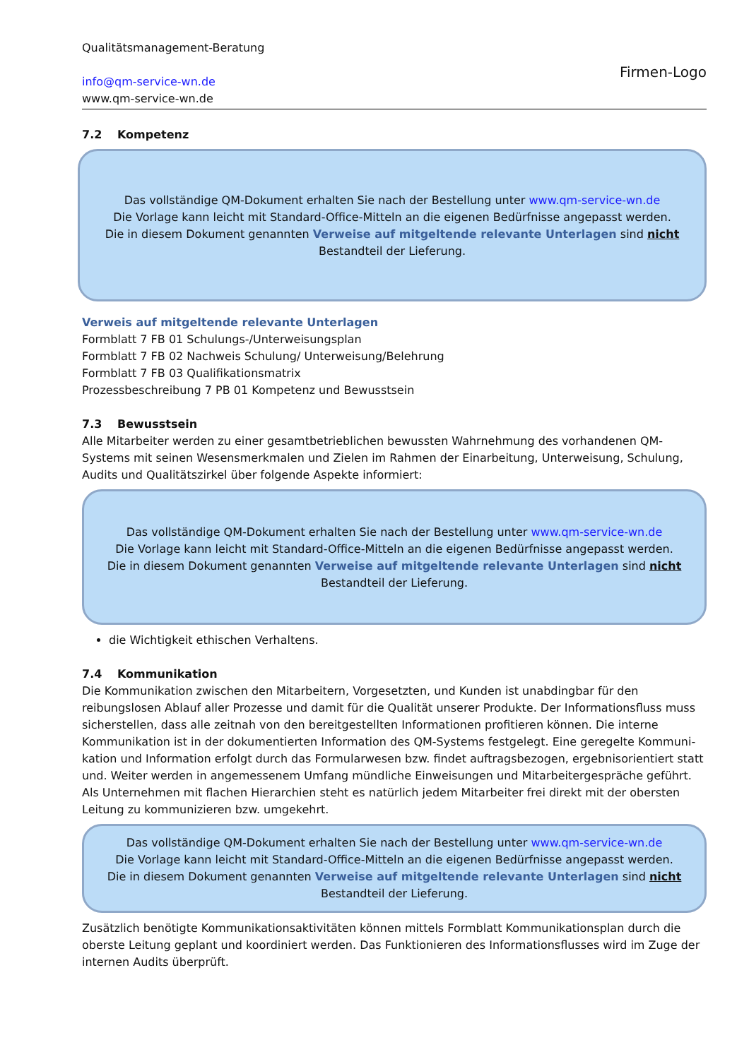Qualitätsmanagement-Beratung
info@qm-service-wn.de
www.qm-service-wn.de
Firmen-Logo
7.2 Kompetenz
Das vollständige QM-Dokument erhalten Sie nach der Bestellung unter www.qm-service-wn.de
Die Vorlage kann leicht mit Standard-Office-Mitteln an die eigenen Bedürfnisse angepasst werden.
Die in diesem Dokument genannten Verweise auf mitgeltende relevante Unterlagen sind nicht
Bestandteil der Lieferung.
Verweis auf mitgeltende relevante Unterlagen
Formblatt 7 FB 01 Schulungs-/Unterweisungsplan
Formblatt 7 FB 02 Nachweis Schulung/ Unterweisung/Belehrung
Formblatt 7 FB 03 Qualifikationsmatrix
Prozessbeschreibung 7 PB 01 Kompetenz und Bewusstsein
7.3 Bewusstsein
Alle Mitarbeiter werden zu einer gesamtbetrieblichen bewussten Wahrnehmung des vorhandenen QM-Systems mit seinen Wesensmerkmalen und Zielen im Rahmen der Einarbeitung, Unterweisung, Schulung, Audits und Qualitätszirkel über folgende Aspekte informiert:
Das vollständige QM-Dokument erhalten Sie nach der Bestellung unter www.qm-service-wn.de
Die Vorlage kann leicht mit Standard-Office-Mitteln an die eigenen Bedürfnisse angepasst werden.
Die in diesem Dokument genannten Verweise auf mitgeltende relevante Unterlagen sind nicht
Bestandteil der Lieferung.
die Wichtigkeit ethischen Verhaltens.
7.4 Kommunikation
Die Kommunikation zwischen den Mitarbeitern, Vorgesetzten, und Kunden ist unabdingbar für den reibungslosen Ablauf aller Prozesse und damit für die Qualität unserer Produkte. Der Informationsfluss muss sicherstellen, dass alle zeitnah von den bereitgestellten Informationen profitieren können. Die interne Kommunikation ist in der dokumentierten Information des QM-Systems festgelegt. Eine geregelte Kommuni-kation und Information erfolgt durch das Formularwesen bzw. findet auftragsbezogen, ergebnisorientiert statt und. Weiter werden in angemessenem Umfang mündliche Einweisungen und Mitarbeitergespräche geführt. Als Unternehmen mit flachen Hierarchien steht es natürlich jedem Mitarbeiter frei direkt mit der obersten Leitung zu kommunizieren bzw. umgekehrt.
Das vollständige QM-Dokument erhalten Sie nach der Bestellung unter www.qm-service-wn.de
Die Vorlage kann leicht mit Standard-Office-Mitteln an die eigenen Bedürfnisse angepasst werden.
Die in diesem Dokument genannten Verweise auf mitgeltende relevante Unterlagen sind nicht
Bestandteil der Lieferung.
Zusätzlich benötigte Kommunikationsaktivitäten können mittels Formblatt Kommunikationsplan durch die oberste Leitung geplant und koordiniert werden. Das Funktionieren des Informationsflusses wird im Zuge der internen Audits überprüft.